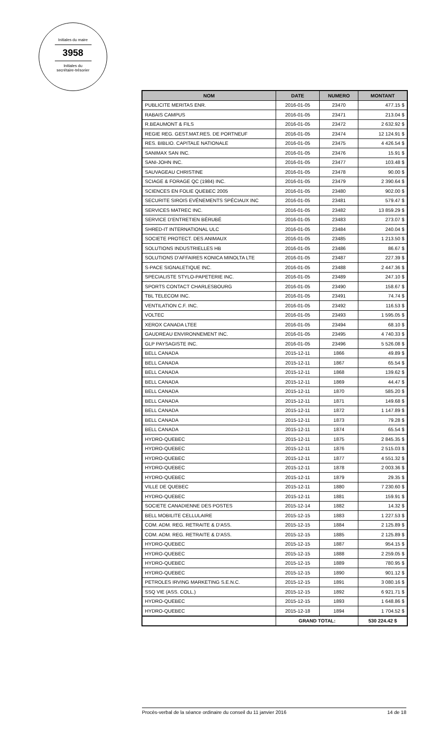Initiales du maire
3958
Initiales du
secrétaire-trésorier
| NOM | DATE | NUMERO | MONTANT |
| --- | --- | --- | --- |
| PUBLICITE MERITAS ENR. | 2016-01-05 | 23470 | 477.15 $ |
| RABAIS CAMPUS | 2016-01-05 | 23471 | 213.04 $ |
| R.BEAUMONT & FILS | 2016-01-05 | 23472 | 2 632.92 $ |
| REGIE REG. GEST.MAT.RES. DE PORTNEUF | 2016-01-05 | 23474 | 12 124.91 $ |
| RES. BIBLIO. CAPITALE NATIONALE | 2016-01-05 | 23475 | 4 426.54 $ |
| SANIMAX SAN INC. | 2016-01-05 | 23476 | 15.91 $ |
| SANI-JOHN INC. | 2016-01-05 | 23477 | 103.48 $ |
| SAUVAGEAU CHRISTINE | 2016-01-05 | 23478 | 90.00 $ |
| SCIAGE & FORAGE QC (1984) INC. | 2016-01-05 | 23479 | 2 390.64 $ |
| SCIENCES EN FOLIE QUEBEC 2005 | 2016-01-05 | 23480 | 902.00 $ |
| SECURITE SIROIS EVÉNEMENTS SPÉCIAUX INC | 2016-01-05 | 23481 | 579.47 $ |
| SERVICES MATREC INC. | 2016-01-05 | 23482 | 13 859.29 $ |
| SERVICE D'ENTRETIEN BÉRUBÉ | 2016-01-05 | 23483 | 273.07 $ |
| SHRED-IT INTERNATIONAL ULC | 2016-01-05 | 23484 | 240.04 $ |
| SOCIETE PROTECT. DES ANIMAUX | 2016-01-05 | 23485 | 1 213.50 $ |
| SOLUTIONS INDUSTRIELLES HB | 2016-01-05 | 23486 | 86.67 $ |
| SOLUTIONS D'AFFAIRES KONICA MINOLTA LTE | 2016-01-05 | 23487 | 227.39 $ |
| S-PACE SIGNALETIQUE INC. | 2016-01-05 | 23488 | 2 447.36 $ |
| SPECIALISTE STYLO-PAPETERIE INC. | 2016-01-05 | 23489 | 247.10 $ |
| SPORTS CONTACT CHARLESBOURG | 2016-01-05 | 23490 | 158.67 $ |
| TBL TELECOM INC. | 2016-01-05 | 23491 | 74.74 $ |
| VENTILATION C.F. INC. | 2016-01-05 | 23492 | 116.53 $ |
| VOLTEC | 2016-01-05 | 23493 | 1 595.05 $ |
| XEROX CANADA LTEE | 2016-01-05 | 23494 | 68.10 $ |
| GAUDREAU ENVIRONNEMENT INC. | 2016-01-05 | 23495 | 4 740.33 $ |
| GLP PAYSAGISTE INC. | 2016-01-05 | 23496 | 5 526.08 $ |
| BELL CANADA | 2015-12-11 | 1866 | 49.89 $ |
| BELL CANADA | 2015-12-11 | 1867 | 65.54 $ |
| BELL CANADA | 2015-12-11 | 1868 | 139.62 $ |
| BELL CANADA | 2015-12-11 | 1869 | 44.47 $ |
| BELL CANADA | 2015-12-11 | 1870 | 585.20 $ |
| BELL CANADA | 2015-12-11 | 1871 | 149.68 $ |
| BELL CANADA | 2015-12-11 | 1872 | 1 147.89 $ |
| BELL CANADA | 2015-12-11 | 1873 | 79.28 $ |
| BELL CANADA | 2015-12-11 | 1874 | 65.54 $ |
| HYDRO-QUEBEC | 2015-12-11 | 1875 | 2 845.35 $ |
| HYDRO-QUEBEC | 2015-12-11 | 1876 | 2 515.03 $ |
| HYDRO-QUEBEC | 2015-12-11 | 1877 | 4 551.32 $ |
| HYDRO-QUEBEC | 2015-12-11 | 1878 | 2 003.36 $ |
| HYDRO-QUEBEC | 2015-12-11 | 1879 | 29.35 $ |
| VILLE DE QUEBEC | 2015-12-11 | 1880 | 7 230.60 $ |
| HYDRO-QUEBEC | 2015-12-11 | 1881 | 159.91 $ |
| SOCIETE CANADIENNE DES POSTES | 2015-12-14 | 1882 | 14.32 $ |
| BELL MOBILITE CELLULAIRE | 2015-12-15 | 1883 | 1 227.53 $ |
| COM. ADM. REG. RETRAITE & D'ASS. | 2015-12-15 | 1884 | 2 125.89 $ |
| COM. ADM. REG. RETRAITE & D'ASS. | 2015-12-15 | 1885 | 2 125.89 $ |
| HYDRO-QUEBEC | 2015-12-15 | 1887 | 954.15 $ |
| HYDRO-QUEBEC | 2015-12-15 | 1888 | 2 259.05 $ |
| HYDRO-QUEBEC | 2015-12-15 | 1889 | 780.95 $ |
| HYDRO-QUEBEC | 2015-12-15 | 1890 | 901.12 $ |
| PETROLES IRVING MARKETING S.E.N.C. | 2015-12-15 | 1891 | 3 080.16 $ |
| SSQ VIE (ASS. COLL.) | 2015-12-15 | 1892 | 6 921.71 $ |
| HYDRO-QUEBEC | 2015-12-15 | 1893 | 1 648.86 $ |
| HYDRO-QUEBEC | 2015-12-18 | 1894 | 1 704.52 $ |
| | GRAND TOTAL: | | 530 224.42 $ |
Procès-verbal de la séance ordinaire du conseil du 11 janvier 2016 14 de 18